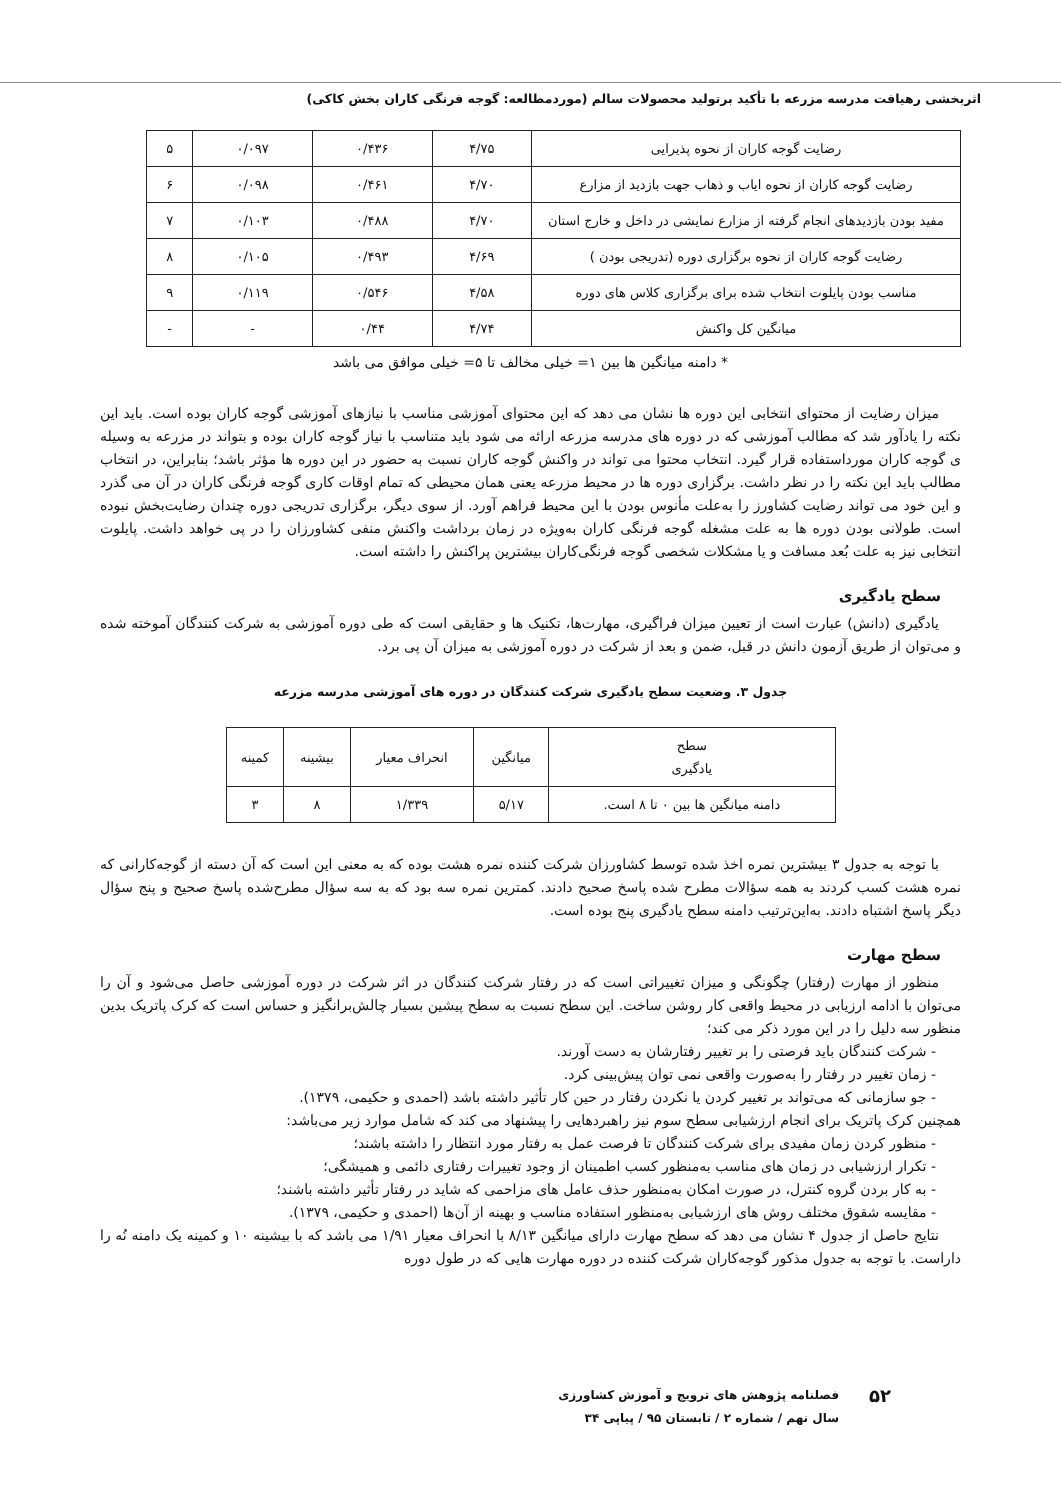اثربخشی رهیافت مدرسه مزرعه با تأکید برتولید محصولات سالم (موردمطالعه: گوجه فرنگی کاران بخش کاکی)
| رضایت گوجه کاران از نحوه پذیرایی | ۴/۷۵ | ۰/۴۳۶ | ۰/۰۹۷ | ۵ |
| رضایت گوجه کاران از نحوه ایاب و ذهاب جهت بازدید از مزارع | ۴/۷۰ | ۰/۴۶۱ | ۰/۰۹۸ | ۶ |
| مفید بودن بازدیدهای انجام گرفته از مزارع نمایشی در داخل و خارج استان | ۴/۷۰ | ۰/۴۸۸ | ۰/۱۰۳ | ۷ |
| رضایت گوجه کاران از نحوه برگزاری دوره (تدریجی بودن ) | ۴/۶۹ | ۰/۴۹۳ | ۰/۱۰۵ | ۸ |
| مناسب بودن پایلوت انتخاب شده برای برگزاری کلاس های دوره | ۴/۵۸ | ۰/۵۴۶ | ۰/۱۱۹ | ۹ |
| میانگین کل واکنش | ۴/۷۴ | ۰/۴۴ | - | - |
* دامنه میانگین ها بین ۱= خیلی مخالف تا ۵= خیلی موافق می باشد
میزان رضایت از محتوای انتخابی این دوره ها نشان می دهد که این محتوای آموزشی مناسب با نیازهای آموزشی گوجه کاران بوده است. باید این نکته را یادآور شد که مطالب آموزشی که در دوره های مدرسه مزرعه ارائه می شود باید متناسب با نیاز گوجه کاران بوده و بتواند در مزرعه به وسیله ی گوجه کاران مورداستفاده قرار گیرد. انتخاب محتوا می تواند در واکنش گوجه کاران نسبت به حضور در این دوره ها مؤثر باشد؛ بنابراین، در انتخاب مطالب باید این نکته را در نظر داشت. برگزاری دوره ها در محیط مزرعه یعنی همان محیطی که تمام اوقات کاری گوجه فرنگی کاران در آن می گذرد و این خود می تواند رضایت کشاورز را به‌علت مأنوس بودن با این محیط فراهم آورد. از سوی دیگر، برگزاری تدریجی دوره چندان رضایت‌بخش نبوده است. طولانی بودن دوره ها به علت مشغله گوجه فرنگی کاران به‌ویژه در زمان برداشت واکنش منفی کشاورزان را در پی خواهد داشت. پایلوت انتخابی نیز به علت بُعد مسافت و یا مشکلات شخصی گوجه فرنگی‌کاران بیشترین پراکنش را داشته است.
سطح یادگیری
یادگیری (دانش) عبارت است از تعیین میزان فراگیری، مهارت‌ها، تکنیک ها و حقایقی است که طی دوره آموزشی به شرکت کنندگان آموخته شده و می‌توان از طریق آزمون دانش در قبل، ضمن و بعد از شرکت در دوره آموزشی به میزان آن پی برد.
جدول ۳. وضعیت سطح یادگیری شرکت کنندگان در دوره های آموزشی مدرسه مزرعه
| سطح یادگیری | میانگین | انحراف معیار | بیشینه | کمینه |
| دامنه میانگین ها بین ۰ تا ۸ است. | ۵/۱۷ | ۱/۳۳۹ | ۸ | ۳ |
با توجه به جدول ۳ بیشترین نمره اخذ شده توسط کشاورزان شرکت کننده نمره هشت بوده که به معنی این است که آن دسته از گوجه‌کارانی که نمره هشت کسب کردند به همه سؤالات مطرح شده پاسخ صحیح دادند. کمترین نمره سه بود که به سه سؤال مطرح‌شده پاسخ صحیح و پنج سؤال دیگر پاسخ اشتباه دادند. به‌این‌ترتیب دامنه سطح یادگیری پنج بوده است.
سطح مهارت
منظور از مهارت (رفتار) چگونگی و میزان تغییراتی است که در رفتار شرکت کنندگان در اثر شرکت در دوره آموزشی حاصل می‌شود و آن را می‌توان با ادامه ارزیابی در محیط واقعی کار روشن ساخت. این سطح نسبت به سطح پیشین بسیار چالش‌برانگیز و حساس است که کرک پاتریک بدین منظور سه دلیل را در این مورد ذکر می کند؛
- شرکت کنندگان باید فرصتی را بر تغییر رفتارشان به دست آورند.
- زمان تغییر در رفتار را به‌صورت واقعی نمی توان پیش‌بینی کرد.
- جو سازمانی که می‌تواند بر تغییر کردن یا نکردن رفتار در حین کار تأثیر داشته باشد (احمدی و حکیمی، ۱۳۷۹).
همچنین کرک پاتریک برای انجام ارزشیابی سطح سوم نیز راهبردهایی را پیشنهاد می کند که شامل موارد زیر می‌باشد:
- منظور کردن زمان مفیدی برای شرکت کنندگان تا فرصت عمل به رفتار مورد انتظار را داشته باشند؛
- تکرار ارزشیابی در زمان های مناسب به‌منظور کسب اطمینان از وجود تغییرات رفتاری دائمی و همیشگی؛
- به کار بردن گروه کنترل، در صورت امکان به‌منظور حذف عامل های مزاحمی که شاید در رفتار تأثیر داشته باشند؛
- مقایسه شقوق مختلف روش های ارزشیابی به‌منظور استفاده مناسب و بهینه از آن‌ها (احمدی و حکیمی، ۱۳۷۹).
نتایج حاصل از جدول ۴ نشان می دهد که سطح مهارت دارای میانگین ۸/۱۳ با انحراف معیار ۱/۹۱ می باشد که با بیشینه ۱۰ و کمینه یک دامنه نُه را داراست. با توجه به جدول مذکور گوجه‌کاران شرکت کننده در دوره مهارت هایی که در طول دوره
۵۲
فصلنامه پژوهش های ترویج و آموزش کشاورزی
سال نهم / شماره ۲ / تابستان ۹۵ / پیاپی ۳۴